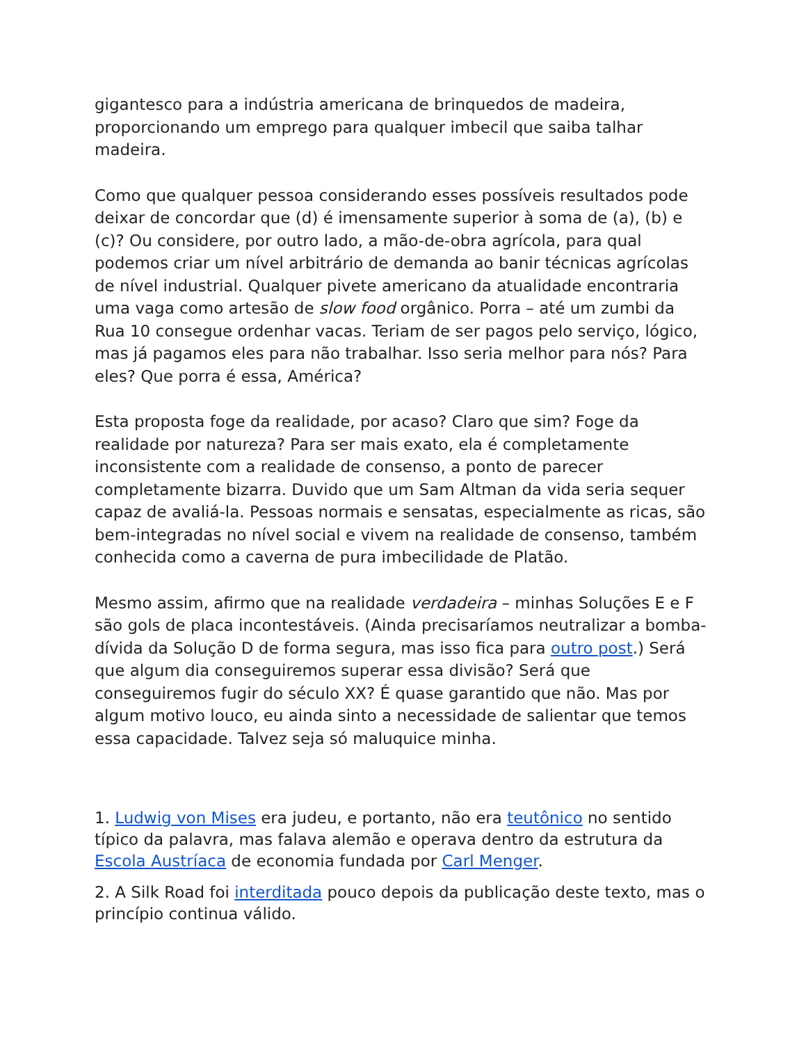gigantesco para a indústria americana de brinquedos de madeira, proporcionando um emprego para qualquer imbecil que saiba talhar madeira.
Como que qualquer pessoa considerando esses possíveis resultados pode deixar de concordar que (d) é imensamente superior à soma de (a), (b) e (c)? Ou considere, por outro lado, a mão-de-obra agrícola, para qual podemos criar um nível arbitrário de demanda ao banir técnicas agrícolas de nível industrial. Qualquer pivete americano da atualidade encontraria uma vaga como artesão de slow food orgânico. Porra – até um zumbi da Rua 10 consegue ordenhar vacas. Teriam de ser pagos pelo serviço, lógico, mas já pagamos eles para não trabalhar. Isso seria melhor para nós? Para eles? Que porra é essa, América?
Esta proposta foge da realidade, por acaso? Claro que sim? Foge da realidade por natureza? Para ser mais exato, ela é completamente inconsistente com a realidade de consenso, a ponto de parecer completamente bizarra. Duvido que um Sam Altman da vida seria sequer capaz de avaliá-la. Pessoas normais e sensatas, especialmente as ricas, são bem-integradas no nível social e vivem na realidade de consenso, também conhecida como a caverna de pura imbecilidade de Platão.
Mesmo assim, afirmo que na realidade verdadeira – minhas Soluções E e F são gols de placa incontestáveis. (Ainda precisaríamos neutralizar a bomba-dívida da Solução D de forma segura, mas isso fica para outro post.) Será que algum dia conseguiremos superar essa divisão? Será que conseguiremos fugir do século XX? É quase garantido que não. Mas por algum motivo louco, eu ainda sinto a necessidade de salientar que temos essa capacidade. Talvez seja só maluquice minha.
1. Ludwig von Mises era judeu, e portanto, não era teutônico no sentido típico da palavra, mas falava alemão e operava dentro da estrutura da Escola Austríaca de economia fundada por Carl Menger.
2. A Silk Road foi interditada pouco depois da publicação deste texto, mas o princípio continua válido.